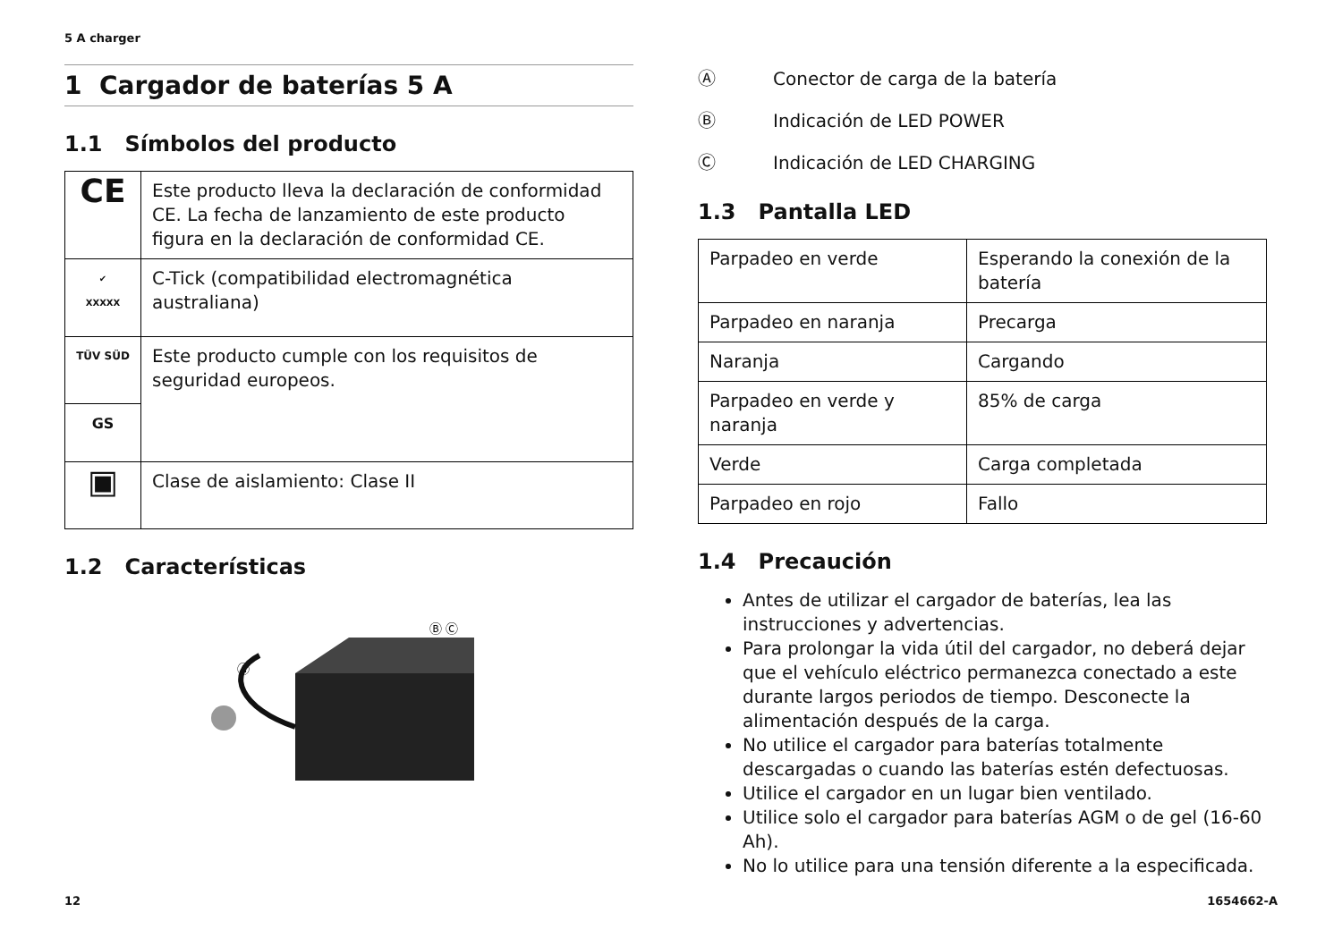5 A charger
1 Cargador de baterías 5 A
1.1 Símbolos del producto
| CE | Este producto lleva la declaración de conformidad CE. La fecha de lanzamiento de este producto figura en la declaración de conformidad CE. |
| ✔ XXXXX | C-Tick (compatibilidad electromagnética australiana) |
| TÜV SÜD | Este producto cumple con los requisitos de seguridad europeos. |
| GS | |
| ▣ | Clase de aislamiento: Clase II |
1.2 Características
Ⓑ Ⓒ
Ⓐ
Ⓐ Conector de carga de la batería
Ⓑ Indicación de LED POWER
Ⓒ Indicación de LED CHARGING
1.3 Pantalla LED
| Parpadeo en verde | Esperando la conexión de la batería |
| Parpadeo en naranja | Precarga |
| Naranja | Cargando |
| Parpadeo en verde y naranja | 85% de carga |
| Verde | Carga completada |
| Parpadeo en rojo | Fallo |
1.4 Precaución
Antes de utilizar el cargador de baterías, lea las instrucciones y advertencias.
Para prolongar la vida útil del cargador, no deberá dejar que el vehículo eléctrico permanezca conectado a este durante largos periodos de tiempo. Desconecte la alimentación después de la carga.
No utilice el cargador para baterías totalmente descargadas o cuando las baterías estén defectuosas.
Utilice el cargador en un lugar bien ventilado.
Utilice solo el cargador para baterías AGM o de gel (16-60 Ah).
No lo utilice para una tensión diferente a la especificada.
12 1654662-A